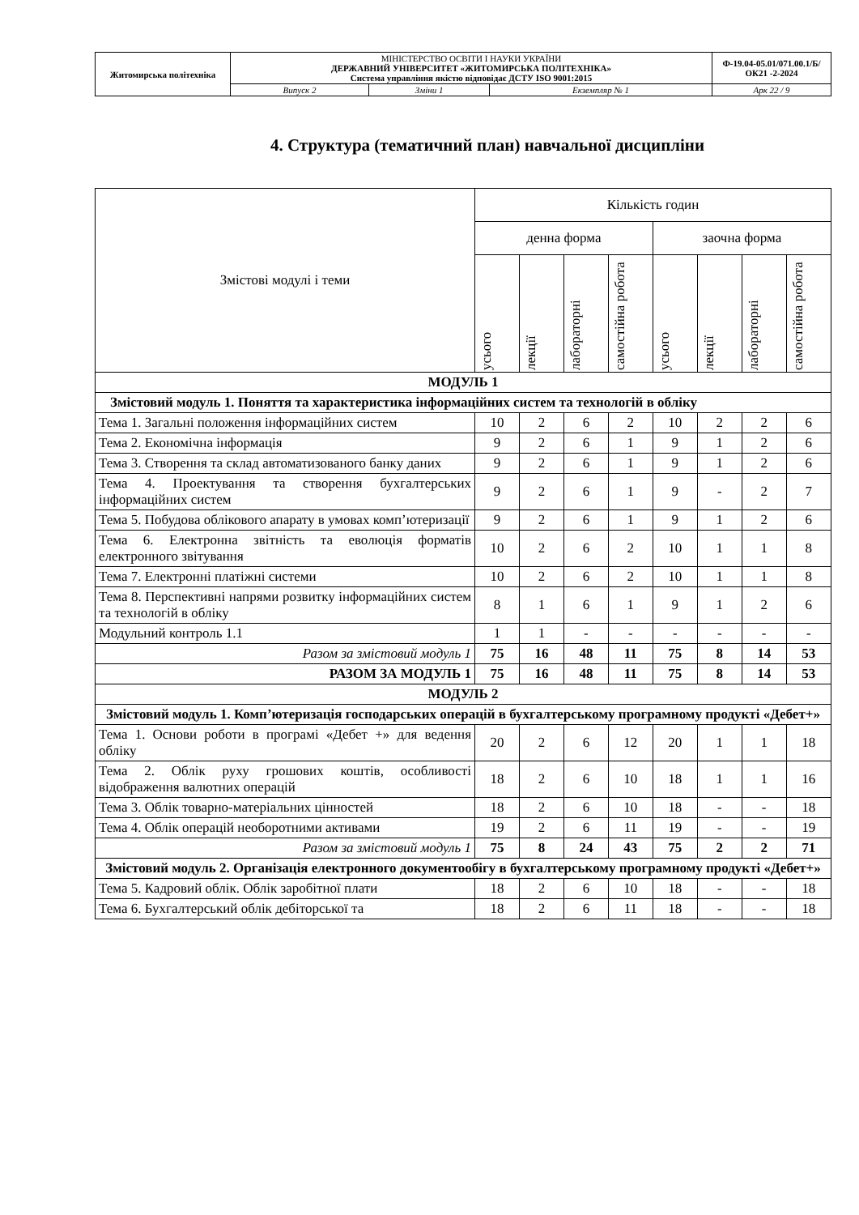| Житомирська політехніка | МІНІСТЕРСТВО ОСВІТИ І НАУКИ УКРАЇНИ ДЕРЖАВНИЙ УНІВЕРСИТЕТ «ЖИТОМИРСЬКА ПОЛІТЕХНІКА» Система управління якістю відповідає ДСТУ ISO 9001:2015 | | | Ф-19.04-05.01/071.00.1/Б/ОК21 -2-2024 |
| | Випуск 2 | Зміни 1 | Екземпляр № 1 | Арк 22 / 9 |
4. Структура (тематичний план) навчальної дисципліни
| Змістові модулі і теми | Кількість годин | | | | | | | |
| --- | --- | --- | --- | --- | --- | --- | --- | --- |
| | денна форма | | | | заочна форма | | | |
| | усього | лекції | лабораторні | самостійна робота | усього | лекції | лабораторні | самостійна робота |
| МОДУЛЬ 1 | | | | | | | | |
| Змістовий модуль 1. Поняття та характеристика інформаційних систем та технологій в обліку | | | | | | | | |
| Тема 1. Загальні положення інформаційних систем | 10 | 2 | 6 | 2 | 10 | 2 | 2 | 6 |
| Тема 2. Економічна інформація | 9 | 2 | 6 | 1 | 9 | 1 | 2 | 6 |
| Тема 3. Створення та склад автоматизованого банку даних | 9 | 2 | 6 | 1 | 9 | 1 | 2 | 6 |
| Тема 4. Проектування та створення бухгалтерських інформаційних систем | 9 | 2 | 6 | 1 | 9 | - | 2 | 7 |
| Тема 5. Побудова облікового апарату в умовах комп’ютеризації | 9 | 2 | 6 | 1 | 9 | 1 | 2 | 6 |
| Тема 6. Електронна звітність та еволюція форматів електронного звітування | 10 | 2 | 6 | 2 | 10 | 1 | 1 | 8 |
| Тема 7. Електронні платіжні системи | 10 | 2 | 6 | 2 | 10 | 1 | 1 | 8 |
| Тема 8. Перспективні напрями розвитку інформаційних систем та технологій в обліку | 8 | 1 | 6 | 1 | 9 | 1 | 2 | 6 |
| Модульний контроль 1.1 | 1 | 1 | - | - | - | - | - | - |
| Разом за змістовий модуль 1 | 75 | 16 | 48 | 11 | 75 | 8 | 14 | 53 |
| РАЗОМ ЗА МОДУЛЬ 1 | 75 | 16 | 48 | 11 | 75 | 8 | 14 | 53 |
| МОДУЛЬ 2 | | | | | | | | |
| Змістовий модуль 1. Комп’ютеризація господарських операцій в бухгалтерському програмному продукті «Дебет+» | | | | | | | | |
| Тема 1. Основи роботи в програмі «Дебет +» для ведення обліку | 20 | 2 | 6 | 12 | 20 | 1 | 1 | 18 |
| Тема 2. Облік руху грошових коштів, особливості відображення валютних операцій | 18 | 2 | 6 | 10 | 18 | 1 | 1 | 16 |
| Тема 3. Облік товарно-матеріальних цінностей | 18 | 2 | 6 | 10 | 18 | - | - | 18 |
| Тема 4. Облік операцій необоротними активами | 19 | 2 | 6 | 11 | 19 | - | - | 19 |
| Разом за змістовий модуль 1 | 75 | 8 | 24 | 43 | 75 | 2 | 2 | 71 |
| Змістовий модуль 2. Організація електронного документообігу в бухгалтерському програмному продукті «Дебет+» | | | | | | | | |
| Тема 5. Кадровий облік. Облік заробітної плати | 18 | 2 | 6 | 10 | 18 | - | - | 18 |
| Тема 6. Бухгалтерський облік дебіторської та | 18 | 2 | 6 | 11 | 18 | - | - | 18 |